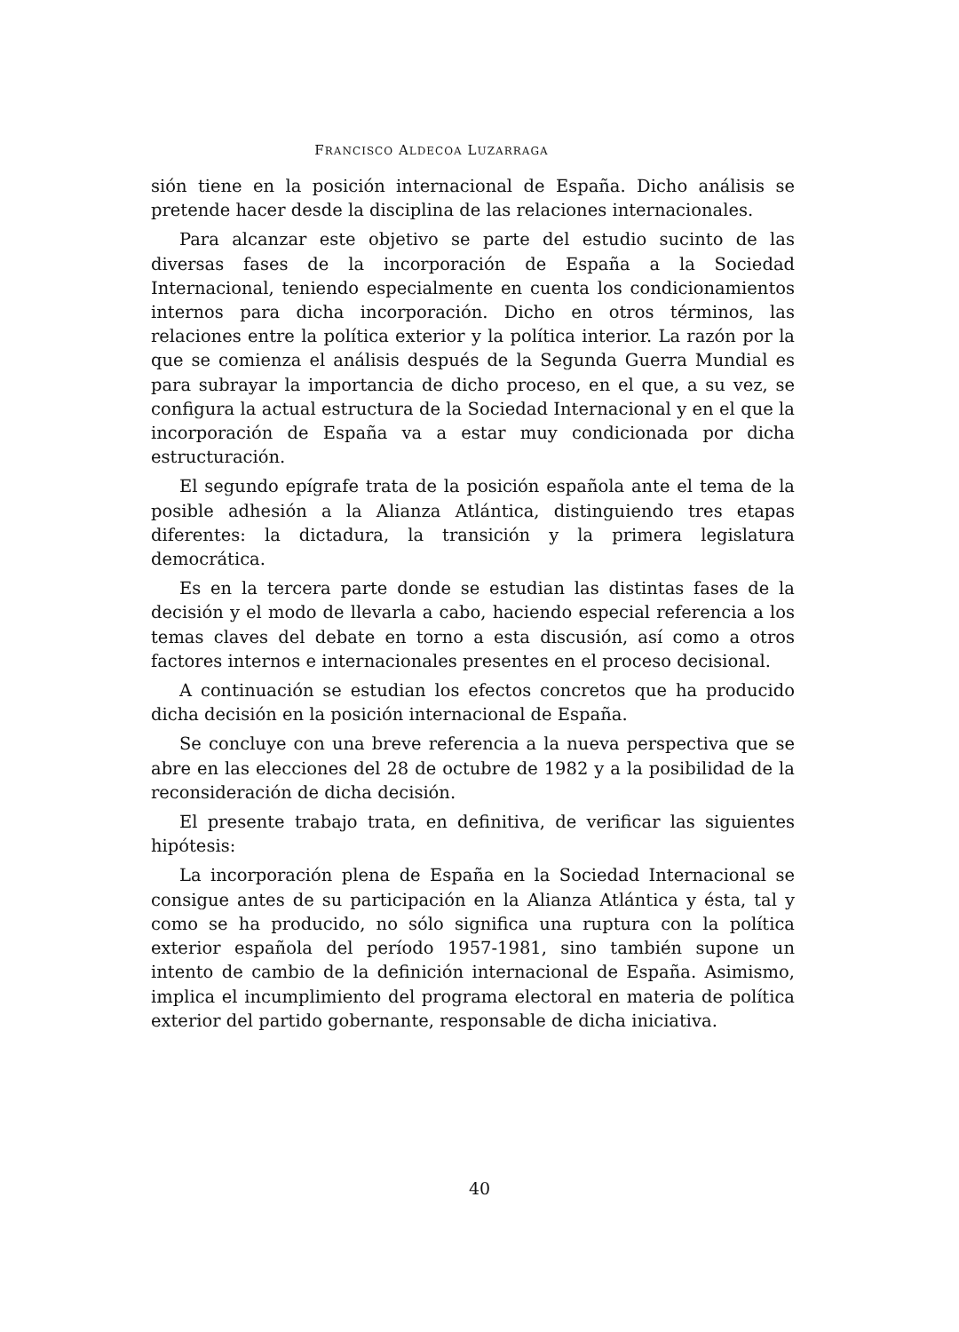FRANCISCO ALDECOA LUZARRAGA
sión tiene en la posición internacional de España. Dicho análisis se pretende hacer desde la disciplina de las relaciones internacionales.
Para alcanzar este objetivo se parte del estudio sucinto de las diversas fases de la incorporación de España a la Sociedad Internacional, teniendo especialmente en cuenta los condicionamientos internos para dicha incorporación. Dicho en otros términos, las relaciones entre la política exterior y la política interior. La razón por la que se comienza el análisis después de la Segunda Guerra Mundial es para subrayar la importancia de dicho proceso, en el que, a su vez, se configura la actual estructura de la Sociedad Internacional y en el que la incorporación de España va a estar muy condicionada por dicha estructuración.
El segundo epígrafe trata de la posición española ante el tema de la posible adhesión a la Alianza Atlántica, distinguiendo tres etapas diferentes: la dictadura, la transición y la primera legislatura democrática.
Es en la tercera parte donde se estudian las distintas fases de la decisión y el modo de llevarla a cabo, haciendo especial referencia a los temas claves del debate en torno a esta discusión, así como a otros factores internos e internacionales presentes en el proceso decisional.
A continuación se estudian los efectos concretos que ha producido dicha decisión en la posición internacional de España.
Se concluye con una breve referencia a la nueva perspectiva que se abre en las elecciones del 28 de octubre de 1982 y a la posibilidad de la reconsideración de dicha decisión.
El presente trabajo trata, en definitiva, de verificar las siguientes hipótesis:
La incorporación plena de España en la Sociedad Internacional se consigue antes de su participación en la Alianza Atlántica y ésta, tal y como se ha producido, no sólo significa una ruptura con la política exterior española del período 1957-1981, sino también supone un intento de cambio de la definición internacional de España. Asimismo, implica el incumplimiento del programa electoral en materia de política exterior del partido gobernante, responsable de dicha iniciativa.
40